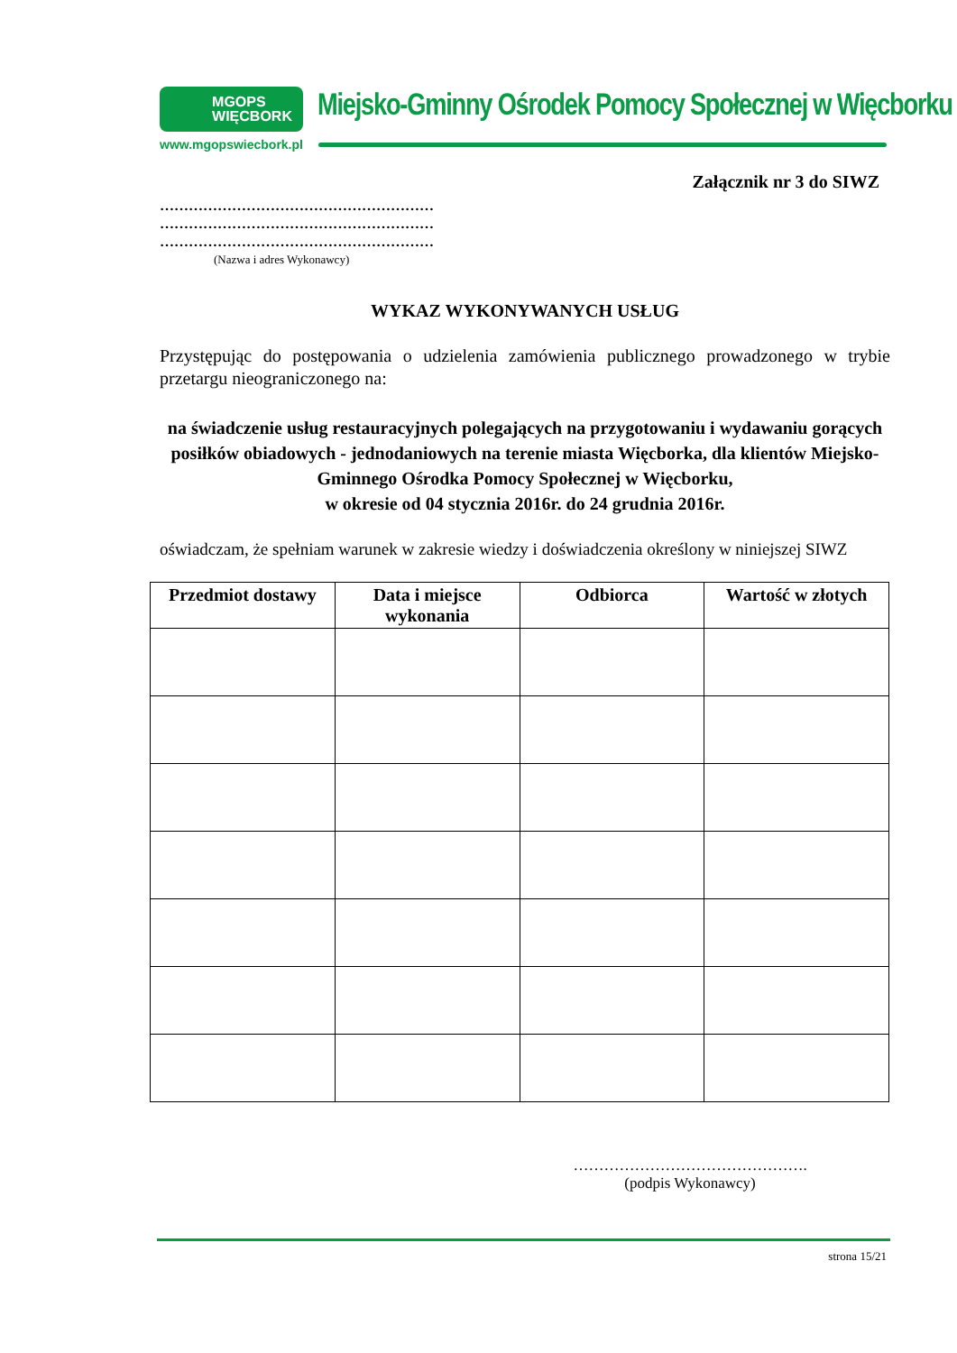MGOPS
WIĘCBORK
www.mgopswiecbork.pl
Miejsko-Gminny Ośrodek Pomocy Społecznej w Więcborku
Załącznik nr 3 do SIWZ
…………………………………………………
…………………………………………………
…………………………………………………
(Nazwa i adres Wykonawcy)
WYKAZ WYKONYWANYCH USŁUG
Przystępując do postępowania o udzielenia zamówienia publicznego prowadzonego w trybie przetargu nieograniczonego na:
na świadczenie usług restauracyjnych polegających na przygotowaniu i wydawaniu gorących posiłków obiadowych - jednodaniowych na terenie miasta Więcborka, dla klientów Miejsko-Gminnego Ośrodka Pomocy Społecznej w Więcborku,
w okresie od 04 stycznia 2016r. do 24 grudnia 2016r.
oświadczam, że spełniam warunek w zakresie wiedzy i doświadczenia określony w niniejszej SIWZ
| Przedmiot dostawy | Data i miejsce wykonania | Odbiorca | Wartość w złotych |
| --- | --- | --- | --- |
……………………………………….
(podpis Wykonawcy)
strona 15/21